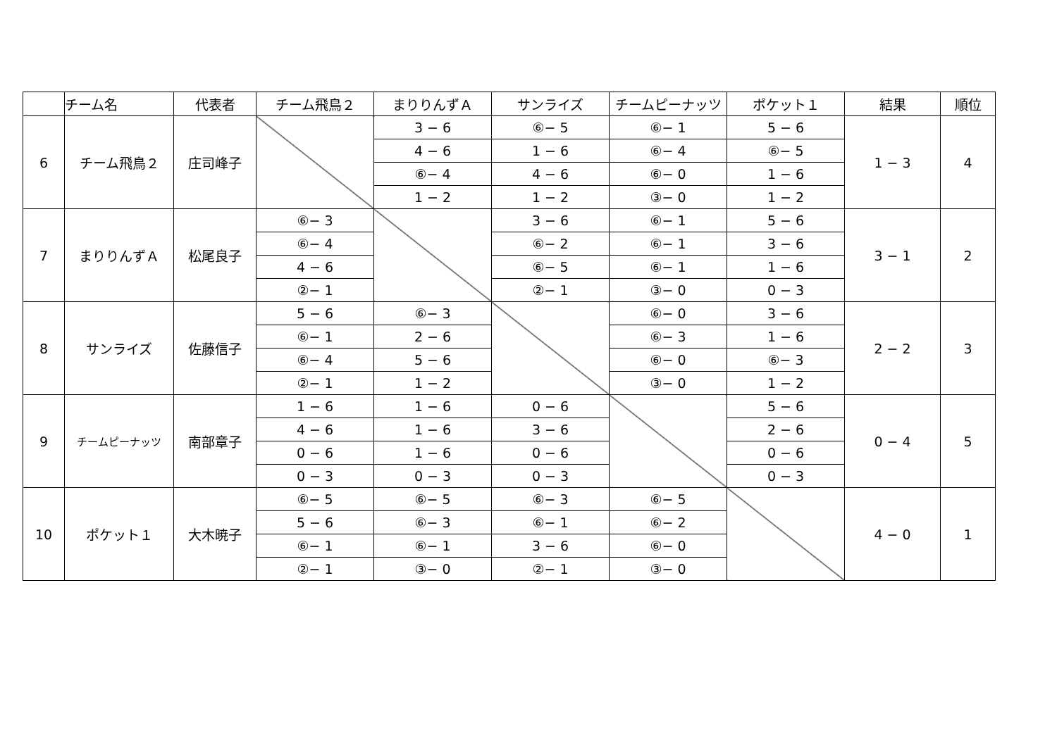| | チーム名 | 代表者 | チーム飛鳥２ | まりりんずＡ | サンライズ | チームピーナッツ | ポケット１ | 結果 | 順位 |
| --- | --- | --- | --- | --- | --- | --- | --- | --- | --- |
| 6 | チーム飛鳥２ | 庄司峰子 | | 3 − 6 | ⑥− 5 | ⑥− 1 | 5 − 6 | 1 − 3 | 4 |
| | | | | 4 − 6 | 1 − 6 | ⑥− 4 | ⑥− 5 | | |
| | | | | ⑥− 4 | 4 − 6 | ⑥− 0 | 1 − 6 | | |
| | | | | 1 − 2 | 1 − 2 | ③− 0 | 1 − 2 | | |
| 7 | まりりんずＡ | 松尾良子 | ⑥− 3 | | 3 − 6 | ⑥− 1 | 5 − 6 | 3 − 1 | 2 |
| | | | ⑥− 4 | | ⑥− 2 | ⑥− 1 | 3 − 6 | | |
| | | | 4 − 6 | | ⑥− 5 | ⑥− 1 | 1 − 6 | | |
| | | | ②− 1 | | ②− 1 | ③− 0 | 0 − 3 | | |
| 8 | サンライズ | 佐藤信子 | 5 − 6 | ⑥− 3 | | ⑥− 0 | 3 − 6 | 2 − 2 | 3 |
| | | | ⑥− 1 | 2 − 6 | | ⑥− 3 | 1 − 6 | | |
| | | | ⑥− 4 | 5 − 6 | | ⑥− 0 | ⑥− 3 | | |
| | | | ②− 1 | 1 − 2 | | ③− 0 | 1 − 2 | | |
| 9 | チームピーナッツ | 南部章子 | 1 − 6 | 1 − 6 | 0 − 6 | | 5 − 6 | 0 − 4 | 5 |
| | | | 4 − 6 | 1 − 6 | 3 − 6 | | 2 − 6 | | |
| | | | 0 − 6 | 1 − 6 | 0 − 6 | | 0 − 6 | | |
| | | | 0 − 3 | 0 − 3 | 0 − 3 | | 0 − 3 | | |
| 10 | ポケット１ | 大木暁子 | ⑥− 5 | ⑥− 5 | ⑥− 3 | ⑥− 5 | | 4 − 0 | 1 |
| | | | 5 − 6 | ⑥− 3 | ⑥− 1 | ⑥− 2 | | | |
| | | | ⑥− 1 | ⑥− 1 | 3 − 6 | ⑥− 0 | | | |
| | | | ②− 1 | ③− 0 | ②− 1 | ③− 0 | | | |